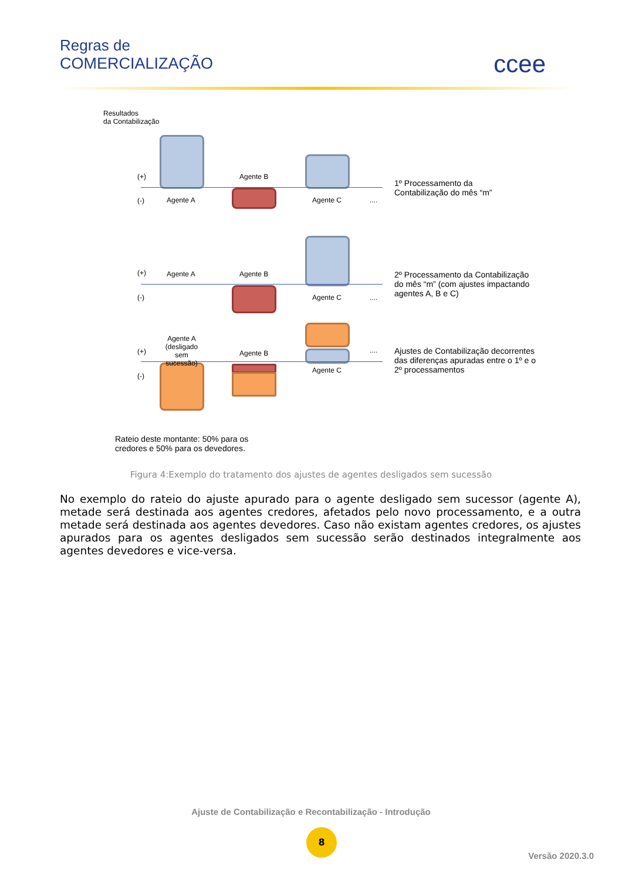Regras de
COMERCIALIZAÇÃO
ccee
Resultados
da Contabilização
(+) Agente B
(-) Agente A Agente C ....
1º Processamento da
Contabilização do mês “m”
(+) Agente A Agente B
(-) Agente C ....
2º Processamento da Contabilização
do mês “m” (com ajustes impactando
agentes A, B e C)
Agente A
(desligado
sem sucessão)
(+) Agente B ....
(-)
Agente C
Ajustes de Contabilização decorrentes
das diferenças apuradas entre o 1º e o
2º processamentos
Rateio deste montante: 50% para os
credores e 50% para os devedores.
Figura 4:Exemplo do tratamento dos ajustes de agentes desligados sem sucessão
No exemplo do rateio do ajuste apurado para o agente desligado sem sucessor (agente A), metade será destinada aos agentes credores, afetados pelo novo processamento, e a outra metade será destinada aos agentes devedores. Caso não existam agentes credores, os ajustes apurados para os agentes desligados sem sucessão serão destinados integralmente aos agentes devedores e vice-versa.
Ajuste de Contabilização e Recontabilização - Introdução
8
Versão 2020.3.0